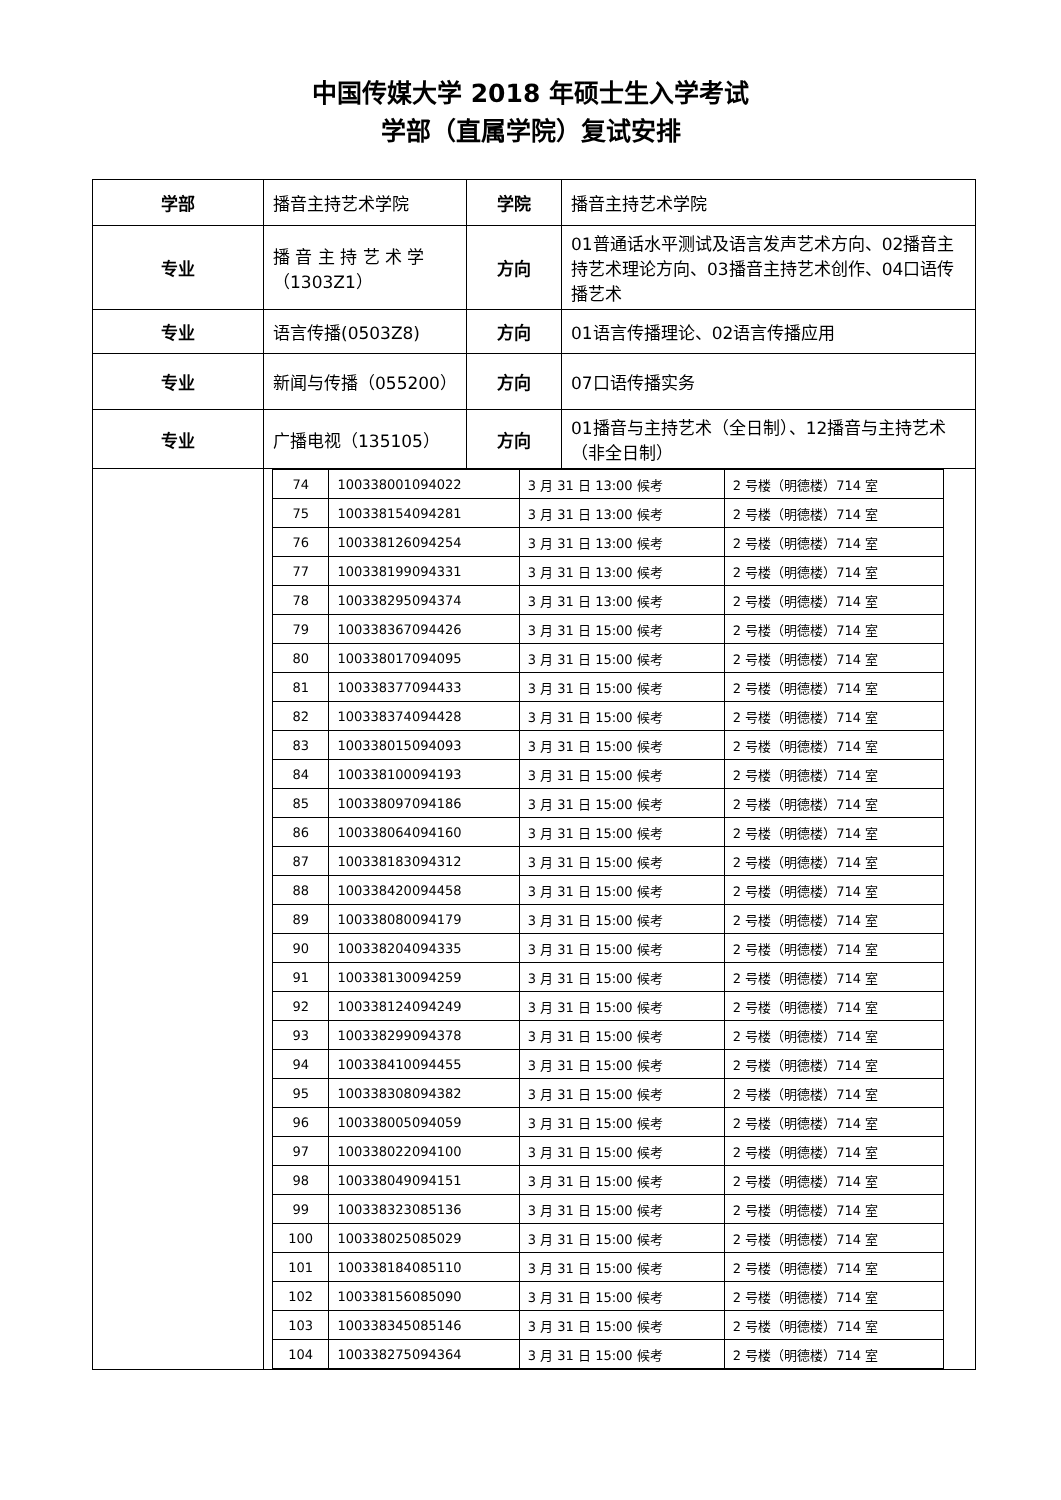中国传媒大学 2018 年硕士生入学考试
学部（直属学院）复试安排
| 学部 | 播音主持艺术学院 | 学院 | 播音主持艺术学院 |
| 专业 | 播 音 主 持 艺 术 学（1303Z1） | 方向 | 01普通话水平测试及语言发声艺术方向、02播音主持艺术理论方向、03播音主持艺术创作、04口语传播艺术 |
| 专业 | 语言传播(0503Z8) | 方向 | 01语言传播理论、02语言传播应用 |
| 专业 | 新闻与传播（055200） | 方向 | 07口语传播实务 |
| 专业 | 广播电视（135105） | 方向 | 01播音与主持艺术（全日制）、12播音与主持艺术（非全日制） |
| | / 74 / 100338001094022 / 3 月 31 日 13:00 候考 / 2 号楼（明德楼）714 室 / / 75 / 100338154094281 / 3 月 31 日 13:00 候考 / 2 号楼（明德楼）714 室 / / 76 / 100338126094254 / 3 月 31 日 13:00 候考 / 2 号楼（明德楼）714 室 / / 77 / 100338199094331 / 3 月 31 日 13:00 候考 / 2 号楼（明德楼）714 室 / / 78 / 100338295094374 / 3 月 31 日 13:00 候考 / 2 号楼（明德楼）714 室 / / 79 / 100338367094426 / 3 月 31 日 15:00 候考 / 2 号楼（明德楼）714 室 / / 80 / 100338017094095 / 3 月 31 日 15:00 候考 / 2 号楼（明德楼）714 室 / / 81 / 100338377094433 / 3 月 31 日 15:00 候考 / 2 号楼（明德楼）714 室 / / 82 / 100338374094428 / 3 月 31 日 15:00 候考 / 2 号楼（明德楼）714 室 / / 83 / 100338015094093 / 3 月 31 日 15:00 候考 / 2 号楼（明德楼）714 室 / / 84 / 100338100094193 / 3 月 31 日 15:00 候考 / 2 号楼（明德楼）714 室 / / 85 / 100338097094186 / 3 月 31 日 15:00 候考 / 2 号楼（明德楼）714 室 / / 86 / 100338064094160 / 3 月 31 日 15:00 候考 / 2 号楼（明德楼）714 室 / / 87 / 100338183094312 / 3 月 31 日 15:00 候考 / 2 号楼（明德楼）714 室 / / 88 / 100338420094458 / 3 月 31 日 15:00 候考 / 2 号楼（明德楼）714 室 / / 89 / 100338080094179 / 3 月 31 日 15:00 候考 / 2 号楼（明德楼）714 室 / / 90 / 100338204094335 / 3 月 31 日 15:00 候考 / 2 号楼（明德楼）714 室 / / 91 / 100338130094259 / 3 月 31 日 15:00 候考 / 2 号楼（明德楼）714 室 / / 92 / 100338124094249 / 3 月 31 日 15:00 候考 / 2 号楼（明德楼）714 室 / / 93 / 100338299094378 / 3 月 31 日 15:00 候考 / 2 号楼（明德楼）714 室 / / 94 / 100338410094455 / 3 月 31 日 15:00 候考 / 2 号楼（明德楼）714 室 / / 95 / 100338308094382 / 3 月 31 日 15:00 候考 / 2 号楼（明德楼）714 室 / / 96 / 100338005094059 / 3 月 31 日 15:00 候考 / 2 号楼（明德楼）714 室 / / 97 / 100338022094100 / 3 月 31 日 15:00 候考 / 2 号楼（明德楼）714 室 / / 98 / 100338049094151 / 3 月 31 日 15:00 候考 / 2 号楼（明德楼）714 室 / / 99 / 100338323085136 / 3 月 31 日 15:00 候考 / 2 号楼（明德楼）714 室 / / 100 / 100338025085029 / 3 月 31 日 15:00 候考 / 2 号楼（明德楼）714 室 / / 101 / 100338184085110 / 3 月 31 日 15:00 候考 / 2 号楼（明德楼）714 室 / / 102 / 100338156085090 / 3 月 31 日 15:00 候考 / 2 号楼（明德楼）714 室 / / 103 / 100338345085146 / 3 月 31 日 15:00 候考 / 2 号楼（明德楼）714 室 / / 104 / 100338275094364 / 3 月 31 日 15:00 候考 / 2 号楼（明德楼）714 室 / | | |